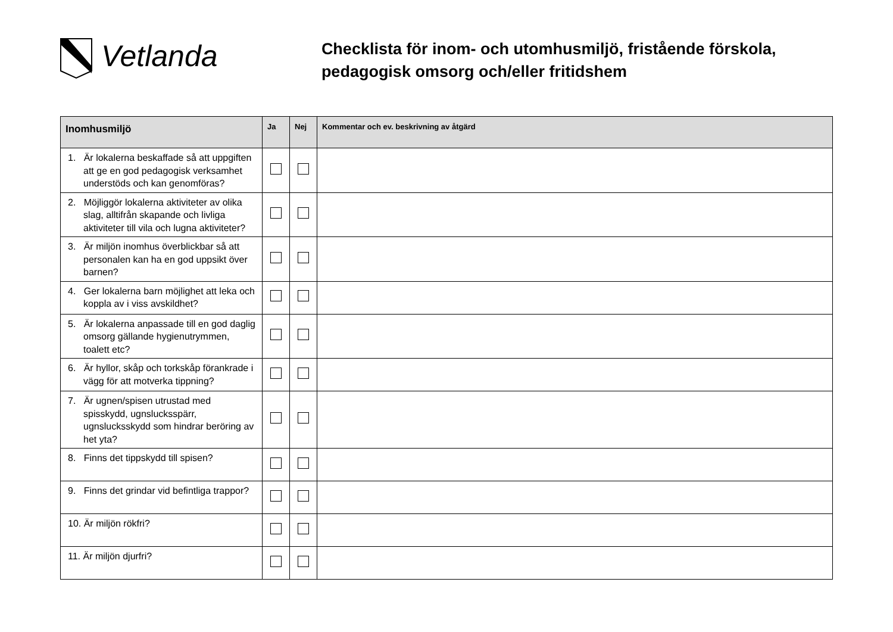Vetlanda
Checklista för inom- och utomhusmiljö, fristående förskola, pedagogisk omsorg och/eller fritidshem
| Inomhusmiljö | Ja | Nej | Kommentar och ev. beskrivning av åtgärd |
| --- | --- | --- | --- |
| 1. Är lokalerna beskaffade så att uppgiften att ge en god pedagogisk verksamhet understöds och kan genomföras? | | | |
| 2. Möjliggör lokalerna aktiviteter av olika slag, alltifrån skapande och livliga aktiviteter till vila och lugna aktiviteter? | | | |
| 3. Är miljön inomhus överblickbar så att personalen kan ha en god uppsikt över barnen? | | | |
| 4. Ger lokalerna barn möjlighet att leka och koppla av i viss avskildhet? | | | |
| 5. Är lokalerna anpassade till en god daglig omsorg gällande hygienutrymmen, toalett etc? | | | |
| 6. Är hyllor, skåp och torkskåp förankrade i vägg för att motverka tippning? | | | |
| 7. Är ugnen/spisen utrustad med spisskydd, ugnslucksspärr, ugnslucksskydd som hindrar beröring av het yta? | | | |
| 8. Finns det tippskydd till spisen? | | | |
| 9. Finns det grindar vid befintliga trappor? | | | |
| 10. Är miljön rökfri? | | | |
| 11. Är miljön djurfri? | | | |